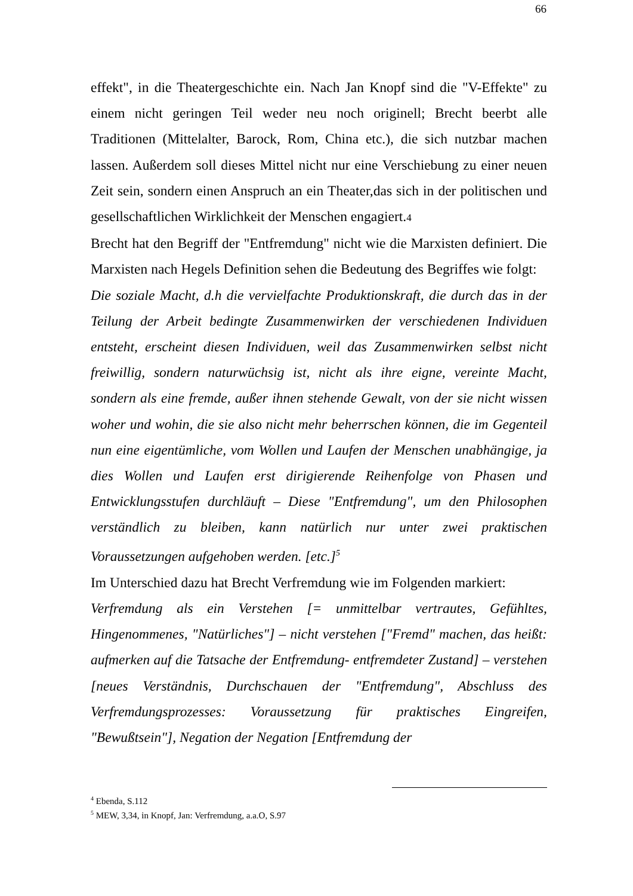66
effekt", in die Theatergeschichte ein. Nach Jan Knopf sind die "V-Effekte" zu einem nicht geringen Teil weder neu noch originell; Brecht beerbt alle Traditionen (Mittelalter, Barock, Rom, China etc.), die sich nutzbar machen lassen. Außerdem soll dieses Mittel nicht nur eine Verschiebung zu einer neuen Zeit sein, sondern einen Anspruch an ein Theater,das sich in der politischen und gesellschaftlichen Wirklichkeit der Menschen engagiert.4
Brecht hat den Begriff der "Entfremdung" nicht wie die Marxisten definiert. Die Marxisten nach Hegels Definition sehen die Bedeutung des Begriffes wie folgt:
Die soziale Macht, d.h die vervielfachte Produktionskraft, die durch das in der Teilung der Arbeit bedingte Zusammenwirken der verschiedenen Individuen entsteht, erscheint diesen Individuen, weil das Zusammenwirken selbst nicht freiwillig, sondern naturwüchsig ist, nicht als ihre eigne, vereinte Macht, sondern als eine fremde, außer ihnen stehende Gewalt, von der sie nicht wissen woher und wohin, die sie also nicht mehr beherrschen können, die im Gegenteil nun eine eigentümliche, vom Wollen und Laufen der Menschen unabhängige, ja dies Wollen und Laufen erst dirigierende Reihenfolge von Phasen und Entwicklungsstufen durchläuft – Diese "Entfremdung", um den Philosophen verständlich zu bleiben, kann natürlich nur unter zwei praktischen Voraussetzungen aufgehoben werden. [etc.]<sup>5</sup>
Im Unterschied dazu hat Brecht Verfremdung wie im Folgenden markiert:
Verfremdung als ein Verstehen [= unmittelbar vertrautes, Gefühltes, Hingenommenes, "Natürliches"] – nicht verstehen ["Fremd" machen, das heißt: aufmerken auf die Tatsache der Entfremdung- entfremdeter Zustand] – verstehen [neues Verständnis, Durchschauen der "Entfremdung", Abschluss des Verfremdungsprozesses: Voraussetzung für praktisches Eingreifen, "Bewußtsein"], Negation der Negation [Entfremdung der
<sup>4</sup> Ebenda, S.112
<sup>5</sup> MEW, 3,34, in Knopf, Jan: Verfremdung, a.a.O, S.97